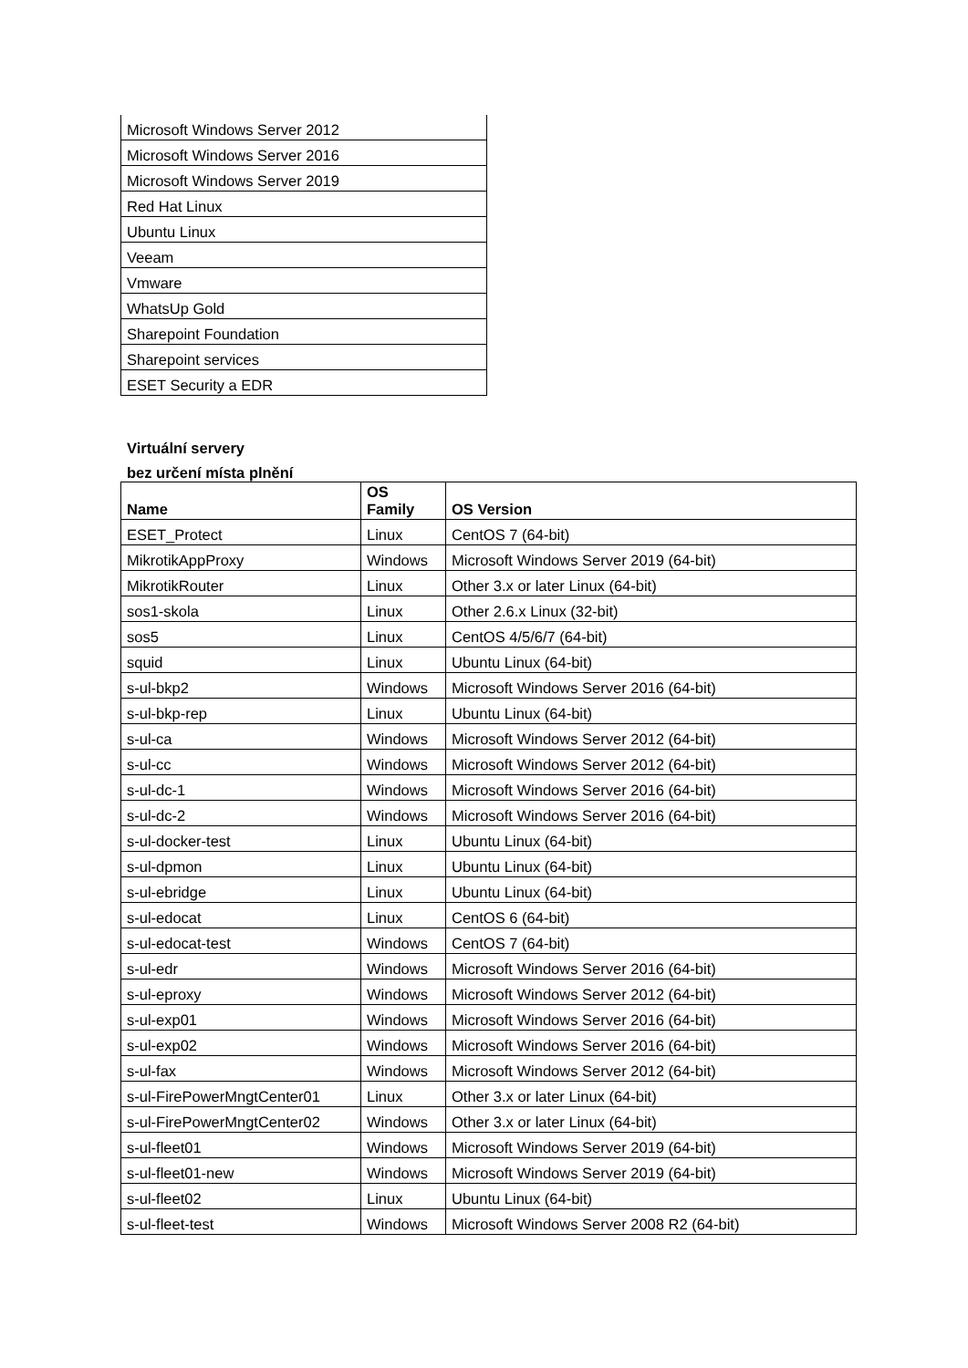| Microsoft Windows Server 2012 |
| Microsoft Windows Server 2016 |
| Microsoft Windows Server 2019 |
| Red Hat Linux |
| Ubuntu Linux |
| Veeam |
| Vmware |
| WhatsUp Gold |
| Sharepoint Foundation |
| Sharepoint services |
| ESET Security a EDR |
Virtuální servery
bez určení místa plnění
| Name | OS Family | OS Version |
| --- | --- | --- |
| ESET_Protect | Linux | CentOS 7 (64-bit) |
| MikrotikAppProxy | Windows | Microsoft Windows Server 2019 (64-bit) |
| MikrotikRouter | Linux | Other 3.x or later Linux (64-bit) |
| sos1-skola | Linux | Other 2.6.x Linux (32-bit) |
| sos5 | Linux | CentOS 4/5/6/7 (64-bit) |
| squid | Linux | Ubuntu Linux (64-bit) |
| s-ul-bkp2 | Windows | Microsoft Windows Server 2016 (64-bit) |
| s-ul-bkp-rep | Linux | Ubuntu Linux (64-bit) |
| s-ul-ca | Windows | Microsoft Windows Server 2012 (64-bit) |
| s-ul-cc | Windows | Microsoft Windows Server 2012 (64-bit) |
| s-ul-dc-1 | Windows | Microsoft Windows Server 2016 (64-bit) |
| s-ul-dc-2 | Windows | Microsoft Windows Server 2016 (64-bit) |
| s-ul-docker-test | Linux | Ubuntu Linux (64-bit) |
| s-ul-dpmon | Linux | Ubuntu Linux (64-bit) |
| s-ul-ebridge | Linux | Ubuntu Linux (64-bit) |
| s-ul-edocat | Linux | CentOS 6 (64-bit) |
| s-ul-edocat-test | Windows | CentOS 7 (64-bit) |
| s-ul-edr | Windows | Microsoft Windows Server 2016 (64-bit) |
| s-ul-eproxy | Windows | Microsoft Windows Server 2012 (64-bit) |
| s-ul-exp01 | Windows | Microsoft Windows Server 2016 (64-bit) |
| s-ul-exp02 | Windows | Microsoft Windows Server 2016 (64-bit) |
| s-ul-fax | Windows | Microsoft Windows Server 2012 (64-bit) |
| s-ul-FirePowerMngtCenter01 | Linux | Other 3.x or later Linux (64-bit) |
| s-ul-FirePowerMngtCenter02 | Windows | Other 3.x or later Linux (64-bit) |
| s-ul-fleet01 | Windows | Microsoft Windows Server 2019 (64-bit) |
| s-ul-fleet01-new | Windows | Microsoft Windows Server 2019 (64-bit) |
| s-ul-fleet02 | Linux | Ubuntu Linux (64-bit) |
| s-ul-fleet-test | Windows | Microsoft Windows Server 2008 R2 (64-bit) |